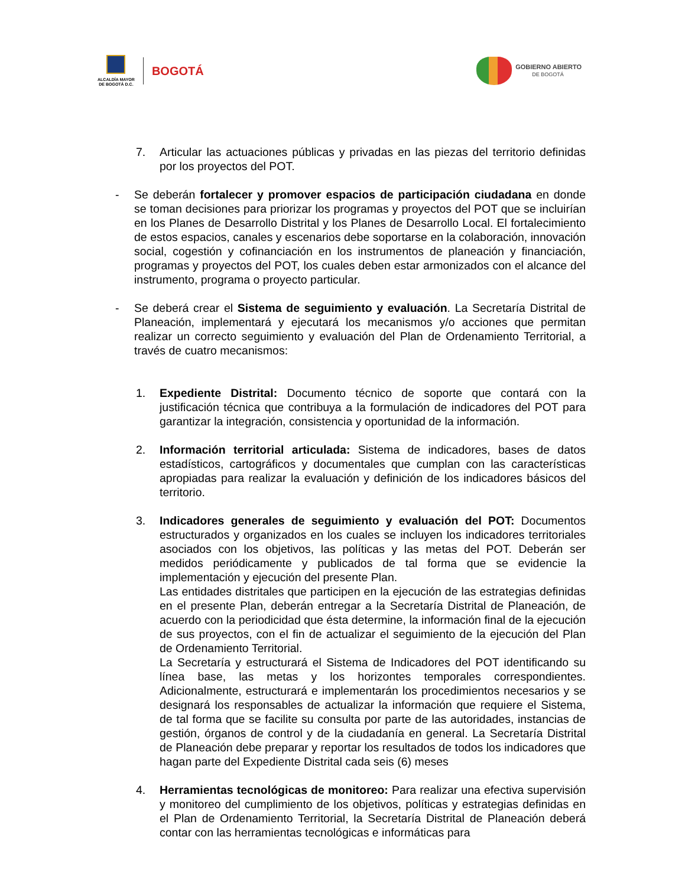ALCALDÍA MAYOR
DE BOGOTÁ D.C.
BOGOTÁ
GOBIERNO ABIERTO
DE BOGOTÁ
7. Articular las actuaciones públicas y privadas en las piezas del territorio definidas por los proyectos del POT.
- Se deberán fortalecer y promover espacios de participación ciudadana en donde se toman decisiones para priorizar los programas y proyectos del POT que se incluirían en los Planes de Desarrollo Distrital y los Planes de Desarrollo Local. El fortalecimiento de estos espacios, canales y escenarios debe soportarse en la colaboración, innovación social, cogestión y cofinanciación en los instrumentos de planeación y financiación, programas y proyectos del POT, los cuales deben estar armonizados con el alcance del instrumento, programa o proyecto particular.
- Se deberá crear el Sistema de seguimiento y evaluación. La Secretaría Distrital de Planeación, implementará y ejecutará los mecanismos y/o acciones que permitan realizar un correcto seguimiento y evaluación del Plan de Ordenamiento Territorial, a través de cuatro mecanismos:
1. Expediente Distrital: Documento técnico de soporte que contará con la justificación técnica que contribuya a la formulación de indicadores del POT para garantizar la integración, consistencia y oportunidad de la información.
2. Información territorial articulada: Sistema de indicadores, bases de datos estadísticos, cartográficos y documentales que cumplan con las características apropiadas para realizar la evaluación y definición de los indicadores básicos del territorio.
3. Indicadores generales de seguimiento y evaluación del POT: Documentos estructurados y organizados en los cuales se incluyen los indicadores territoriales asociados con los objetivos, las políticas y las metas del POT. Deberán ser medidos periódicamente y publicados de tal forma que se evidencie la implementación y ejecución del presente Plan.
Las entidades distritales que participen en la ejecución de las estrategias definidas en el presente Plan, deberán entregar a la Secretaría Distrital de Planeación, de acuerdo con la periodicidad que ésta determine, la información final de la ejecución de sus proyectos, con el fin de actualizar el seguimiento de la ejecución del Plan de Ordenamiento Territorial.
La Secretaría y estructurará el Sistema de Indicadores del POT identificando su línea base, las metas y los horizontes temporales correspondientes. Adicionalmente, estructurará e implementarán los procedimientos necesarios y se designará los responsables de actualizar la información que requiere el Sistema, de tal forma que se facilite su consulta por parte de las autoridades, instancias de gestión, órganos de control y de la ciudadanía en general. La Secretaría Distrital de Planeación debe preparar y reportar los resultados de todos los indicadores que hagan parte del Expediente Distrital cada seis (6) meses
4. Herramientas tecnológicas de monitoreo: Para realizar una efectiva supervisión y monitoreo del cumplimiento de los objetivos, políticas y estrategias definidas en el Plan de Ordenamiento Territorial, la Secretaría Distrital de Planeación deberá contar con las herramientas tecnológicas e informáticas para